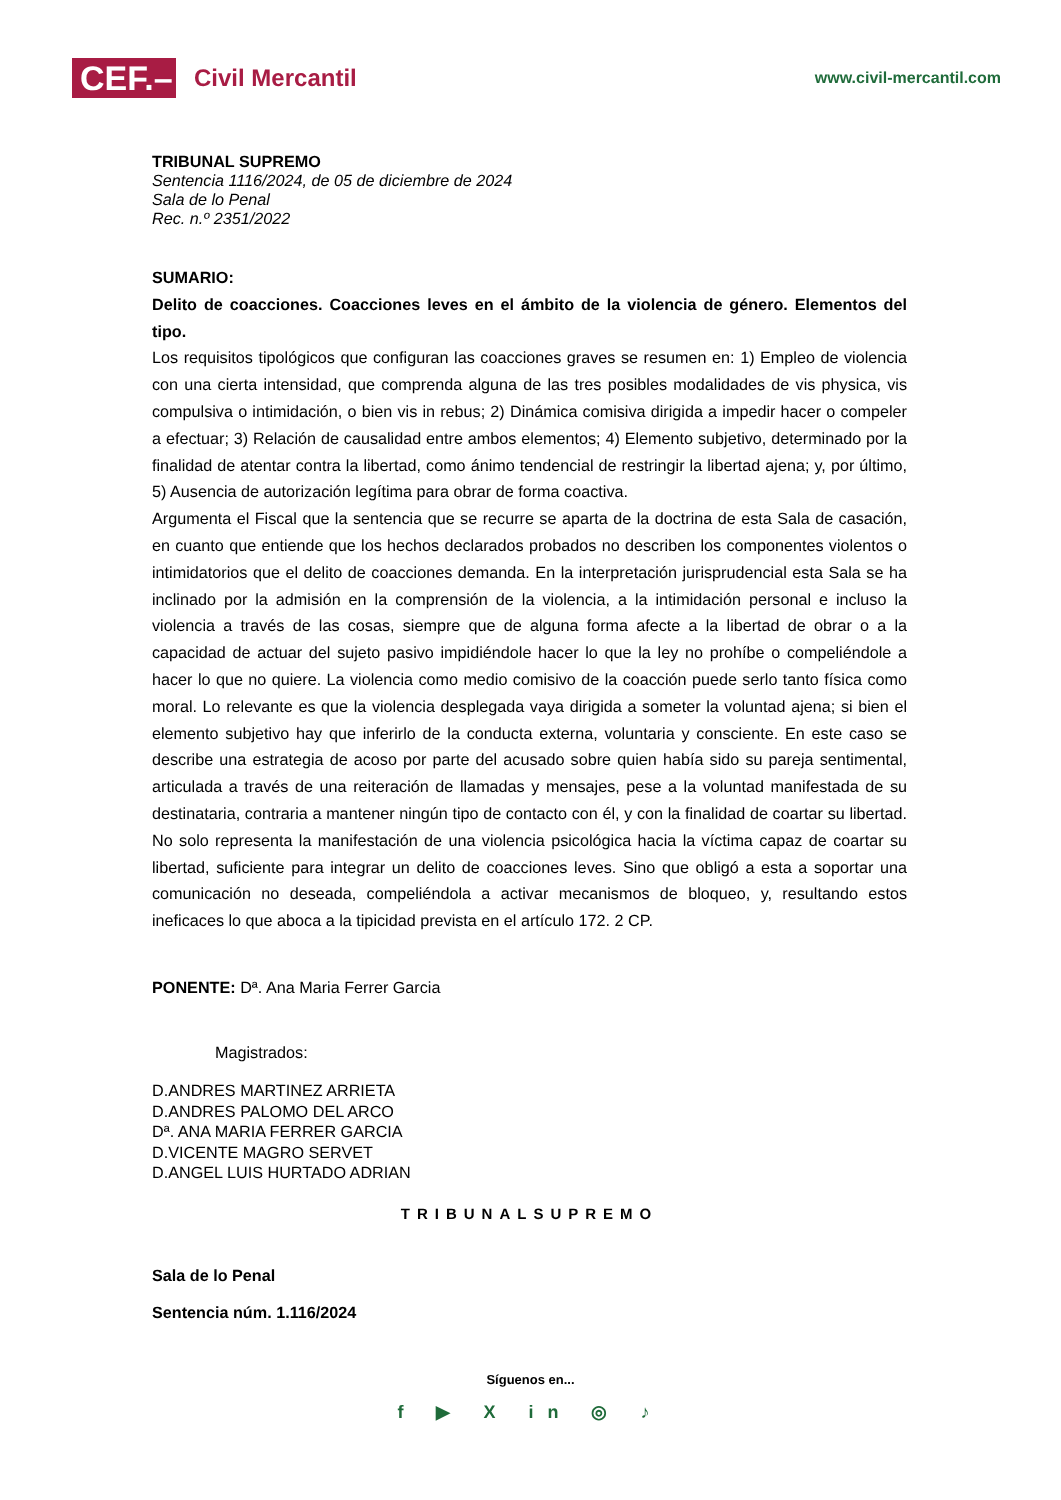CEF.–
Civil Mercantil
www.civil-mercantil.com
TRIBUNAL SUPREMO
Sentencia 1116/2024, de 05 de diciembre de 2024
Sala de lo Penal
Rec. n.º 2351/2022
SUMARIO:
Delito de coacciones. Coacciones leves en el ámbito de la violencia de género. Elementos del tipo.
Los requisitos tipológicos que configuran las coacciones graves se resumen en: 1) Empleo de violencia con una cierta intensidad, que comprenda alguna de las tres posibles modalidades de vis physica, vis compulsiva o intimidación, o bien vis in rebus; 2) Dinámica comisiva dirigida a impedir hacer o compeler a efectuar; 3) Relación de causalidad entre ambos elementos; 4) Elemento subjetivo, determinado por la finalidad de atentar contra la libertad, como ánimo tendencial de restringir la libertad ajena; y, por último, 5) Ausencia de autorización legítima para obrar de forma coactiva.
Argumenta el Fiscal que la sentencia que se recurre se aparta de la doctrina de esta Sala de casación, en cuanto que entiende que los hechos declarados probados no describen los componentes violentos o intimidatorios que el delito de coacciones demanda. En la interpretación jurisprudencial esta Sala se ha inclinado por la admisión en la comprensión de la violencia, a la intimidación personal e incluso la violencia a través de las cosas, siempre que de alguna forma afecte a la libertad de obrar o a la capacidad de actuar del sujeto pasivo impidiéndole hacer lo que la ley no prohíbe o compeliéndole a hacer lo que no quiere. La violencia como medio comisivo de la coacción puede serlo tanto física como moral. Lo relevante es que la violencia desplegada vaya dirigida a someter la voluntad ajena; si bien el elemento subjetivo hay que inferirlo de la conducta externa, voluntaria y consciente. En este caso se describe una estrategia de acoso por parte del acusado sobre quien había sido su pareja sentimental, articulada a través de una reiteración de llamadas y mensajes, pese a la voluntad manifestada de su destinataria, contraria a mantener ningún tipo de contacto con él, y con la finalidad de coartar su libertad. No solo representa la manifestación de una violencia psicológica hacia la víctima capaz de coartar su libertad, suficiente para integrar un delito de coacciones leves. Sino que obligó a esta a soportar una comunicación no deseada, compeliéndola a activar mecanismos de bloqueo, y, resultando estos ineficaces lo que aboca a la tipicidad prevista en el artículo 172. 2 CP.
PONENTE: Dª. Ana Maria Ferrer Garcia
Magistrados:
D.ANDRES MARTINEZ ARRIETA
D.ANDRES PALOMO DEL ARCO
Dª. ANA MARIA FERRER GARCIA
D.VICENTE MAGRO SERVET
D.ANGEL LUIS HURTADO ADRIAN
TRIBUNALSUPREMO
Sala de lo Penal
Sentencia núm. 1.116/2024
Síguenos en...
f ▶ X in ◎ ♪